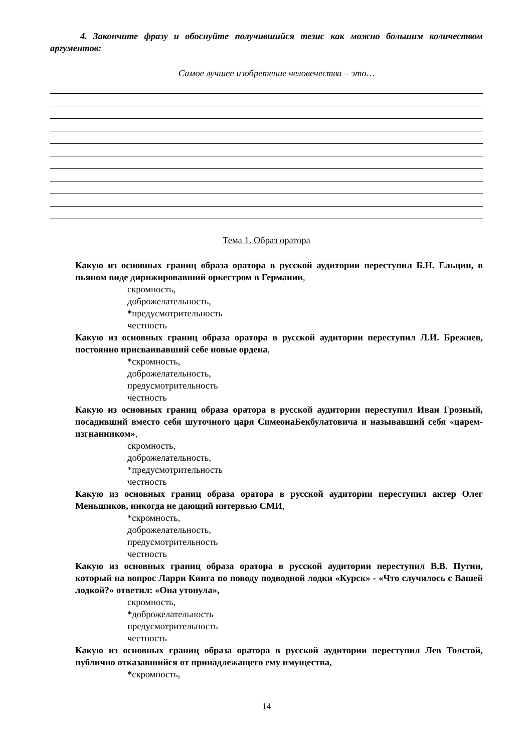4. Закончите фразу и обоснуйте получившийся тезис как можно большим количеством аргументов:
Самое лучшее изобретение человечества – это…
Тема 1. Образ оратора
Какую из основных границ образа оратора в русской аудитории переступил Б.Н. Ельцин, в пьяном виде дирижировавший оркестром в Германии,
скромность,
доброжелательность,
*предусмотрительность
честность
Какую из основных границ образа оратора в русской аудитории переступил Л.И. Брежнев, постоянно присваивавший себе новые ордена,
*скромность,
доброжелательность,
предусмотрительность
честность
Какую из основных границ образа оратора в русской аудитории переступил Иван Грозный, посадивший вместо себя шуточного царя СимеонаБекбулатовича и называвший себя «царем-изгнанником»,
скромность,
доброжелательность,
*предусмотрительность
честность
Какую из основных границ образа оратора в русской аудитории переступил актер Олег Меньшиков, никогда не дающий интервью СМИ,
*скромность,
доброжелательность,
предусмотрительность
честность
Какую из основных границ образа оратора в русской аудитории переступил В.В. Путин, который на вопрос Ларри Кинга по поводу подводной лодки «Курск» - «Что случилось с Вашей лодкой?» ответил: «Она утонула»,
скромность,
*доброжелательность
предусмотрительность
честность
Какую из основных границ образа оратора в русской аудитории переступил Лев Толстой, публично отказавшийся от принадлежащего ему имущества,
*скромность,
14